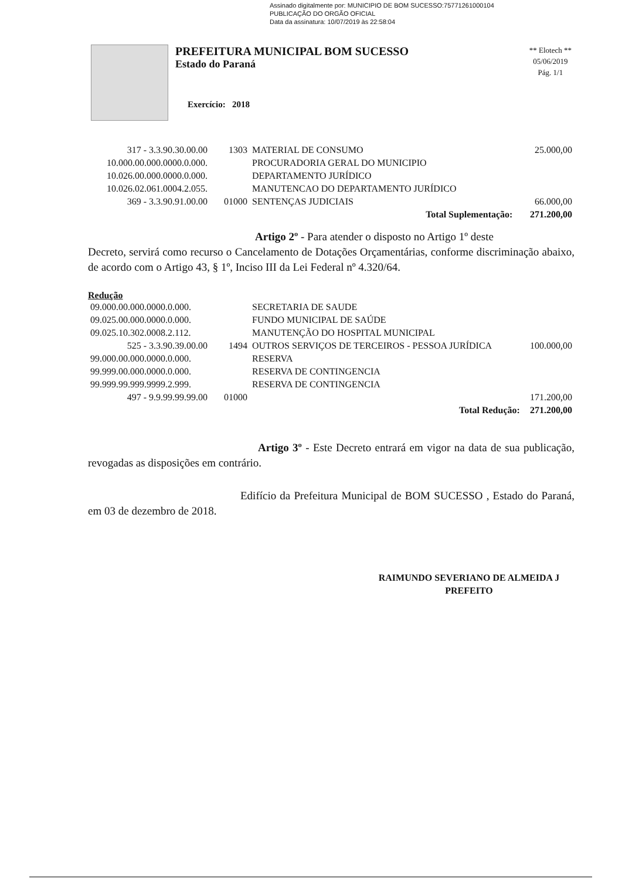Assinado digitalmente por: MUNICIPIO DE BOM SUCESSO:75771261000104
PUBLICAÇÃO DO ORGÃO OFICIAL
Data da assinatura: 10/07/2019 às 22:58:04
PREFEITURA MUNICIPAL BOM SUCESSO
Estado do Paraná
** Elotech **
05/06/2019
Pág. 1/1
Exercício: 2018
| 317 - 3.3.90.30.00.00 | 1303 | MATERIAL DE CONSUMO | 25.000,00 |
| 10.000.00.000.0000.0.000. | | PROCURADORIA GERAL DO MUNICIPIO | |
| 10.026.00.000.0000.0.000. | | DEPARTAMENTO JURÍDICO | |
| 10.026.02.061.0004.2.055. | | MANUTENCAO DO DEPARTAMENTO JURÍDICO | |
| 369 - 3.3.90.91.00.00 | 01000 | SENTENÇAS JUDICIAIS | 66.000,00 |
| | | Total Suplementação: | 271.200,00 |
Artigo 2º - Para atender o disposto no Artigo 1º deste
Decreto, servirá como recurso o Cancelamento de Dotações Orçamentárias, conforme discriminação abaixo, de acordo com o Artigo 43, § 1º, Inciso III da Lei Federal nº 4.320/64.
Redução
| 09.000.00.000.0000.0.000. | | SECRETARIA DE SAUDE | |
| 09.025.00.000.0000.0.000. | | FUNDO MUNICIPAL DE SAÚDE | |
| 09.025.10.302.0008.2.112. | | MANUTENÇÃO DO HOSPITAL MUNICIPAL | |
| 525 - 3.3.90.39.00.00 | 1494 | OUTROS SERVIÇOS DE TERCEIROS - PESSOA JURÍDICA | 100.000,00 |
| 99.000.00.000.0000.0.000. | | RESERVA | |
| 99.999.00.000.0000.0.000. | | RESERVA DE CONTINGENCIA | |
| 99.999.99.999.9999.2.999. | | RESERVA DE CONTINGENCIA | |
| 497 - 9.9.99.99.99.00 | 01000 | | 171.200,00 |
| | | Total Redução: | 271.200,00 |
Artigo 3º - Este Decreto entrará em vigor na data de sua publicação, revogadas as disposições em contrário.
Edifício da Prefeitura Municipal de BOM SUCESSO , Estado do Paraná, em 03 de dezembro de 2018.
RAIMUNDO SEVERIANO DE ALMEIDA J
PREFEITO